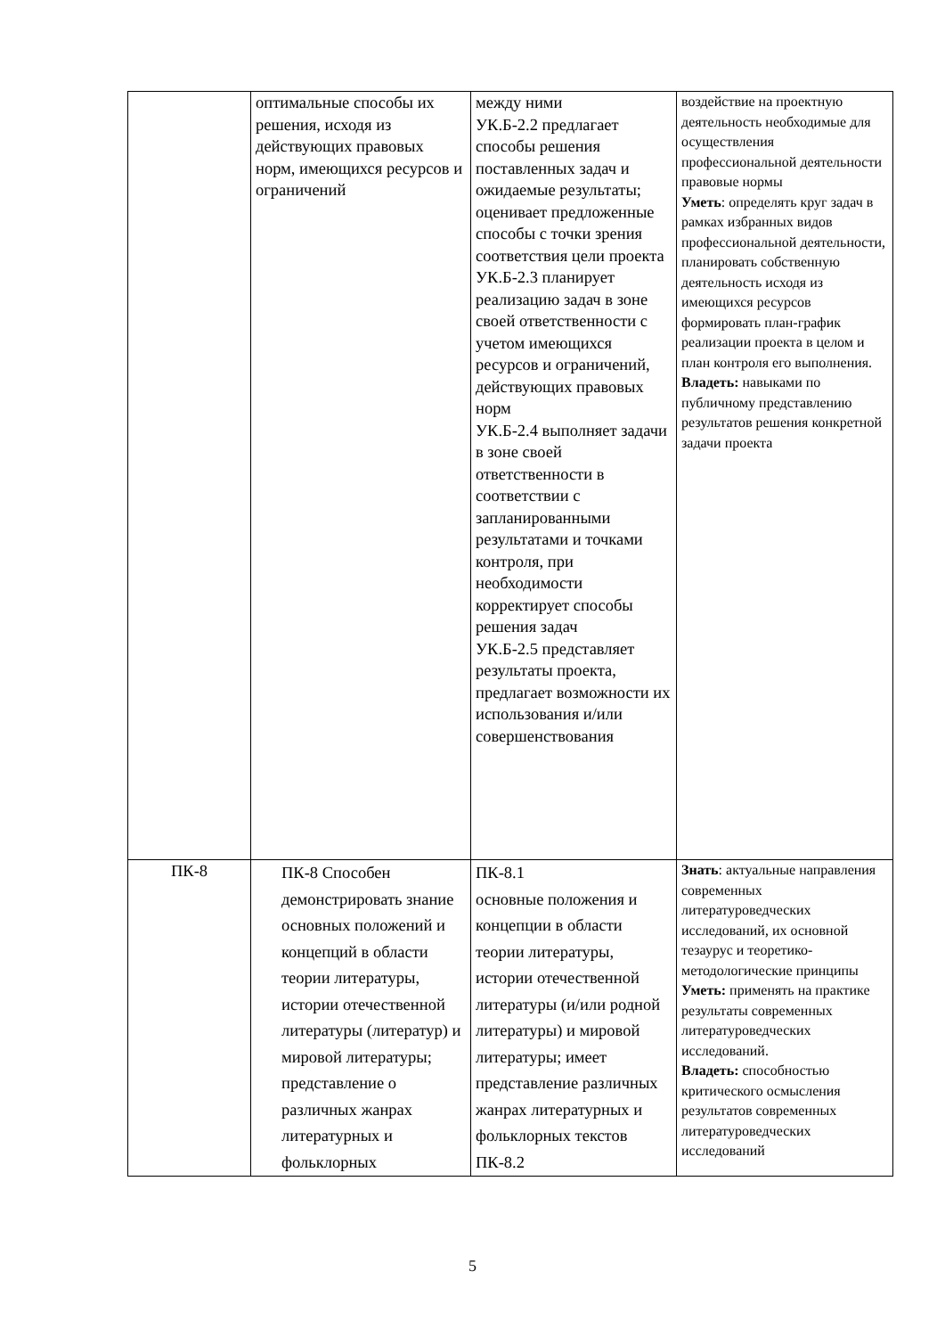| | оптимальные способы их решения, исходя из действующих правовых норм, имеющихся ресурсов и ограничений | между ними УК.Б-2.2 предлагает способы решения поставленных задач и ожидаемые результаты; оценивает предложенные способы с точки зрения соответствия цели проекта УК.Б-2.3 планирует реализацию задач в зоне своей ответственности с учетом имеющихся ресурсов и ограничений, действующих правовых норм УК.Б-2.4 выполняет задачи в зоне своей ответственности в соответствии с запланированными результатами и точками контроля, при необходимости корректирует способы решения задач УК.Б-2.5 представляет результаты проекта, предлагает возможности их использования и/или совершенствования | воздействие на проектную деятельность необходимые для осуществления профессиональной деятельности правовые нормы Уметь : определять круг задач в рамках избранных видов профессиональной деятельности, планировать собственную деятельность исходя из имеющихся ресурсов формировать план-график реализации проекта в целом и план контроля его выполнения. Владеть: навыками по публичному представлению результатов решения конкретной задачи проекта |
| ПК-8 | ПК-8 Способен демонстрировать знание основных положений и концепций в области теории литературы, истории отечественной литературы (литератур) и мировой литературы; представление о различных жанрах литературных и фольклорных | ПК-8.1 основные положения и концепции в области теории литературы, истории отечественной литературы (и/или родной литературы) и мировой литературы; имеет представление различных жанрах литературных и фольклорных текстов ПК-8.2 | Знать : актуальные направления современных литературоведческих исследований, их основной тезаурус и теоретико-методологические принципы Уметь: применять на практике результаты современных литературоведческих исследований. Владеть: способностью критического осмысления результатов современных литературоведческих исследований |
5